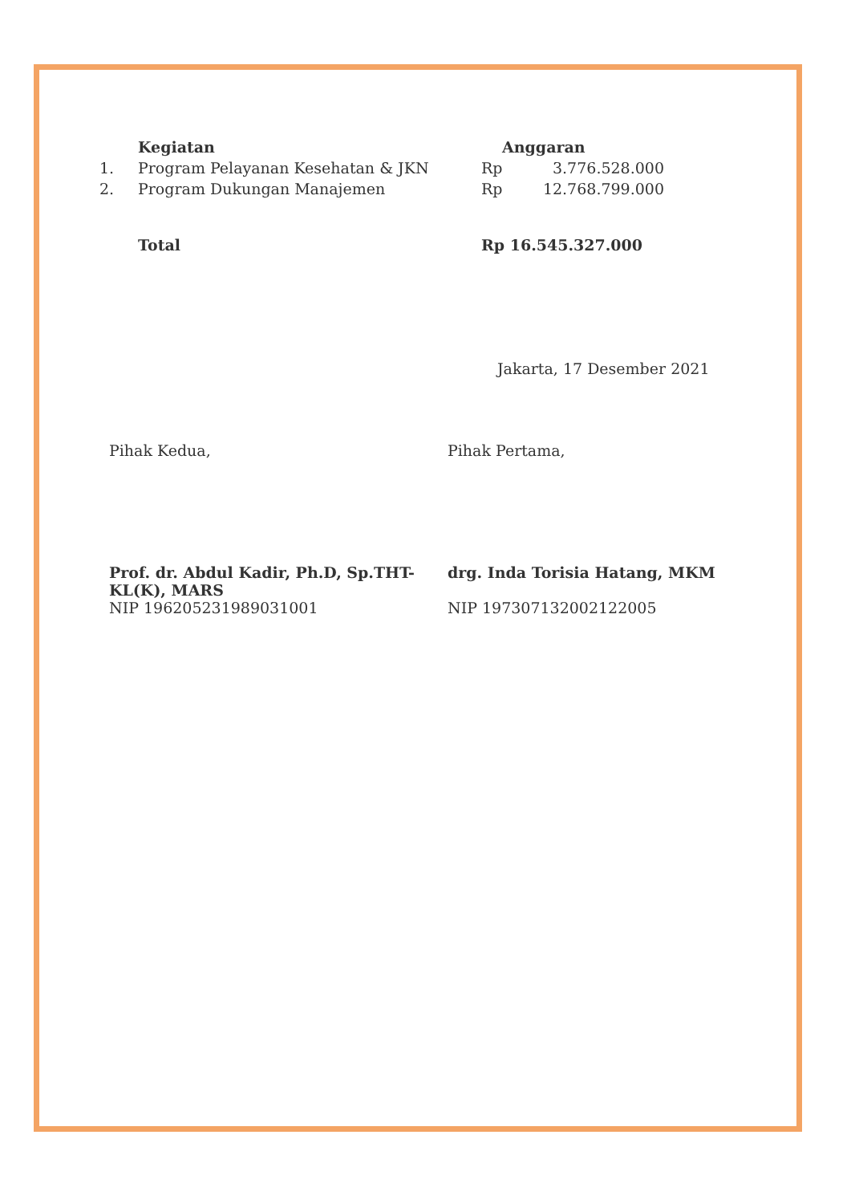| | Kegiatan | Anggaran | |
| --- | --- | --- | --- |
| 1. | Program Pelayanan Kesehatan & JKN | Rp | 3.776.528.000 |
| 2. | Program Dukungan Manajemen | Rp | 12.768.799.000 |
| | Total | Rp 16.545.327.000 | |
Jakarta, 17 Desember 2021
Pihak Kedua, Pihak Pertama,
Prof. dr. Abdul Kadir, Ph.D, Sp.THT-KL(K), MARS
NIP 196205231989031001
drg. Inda Torisia Hatang, MKM
NIP 197307132002122005